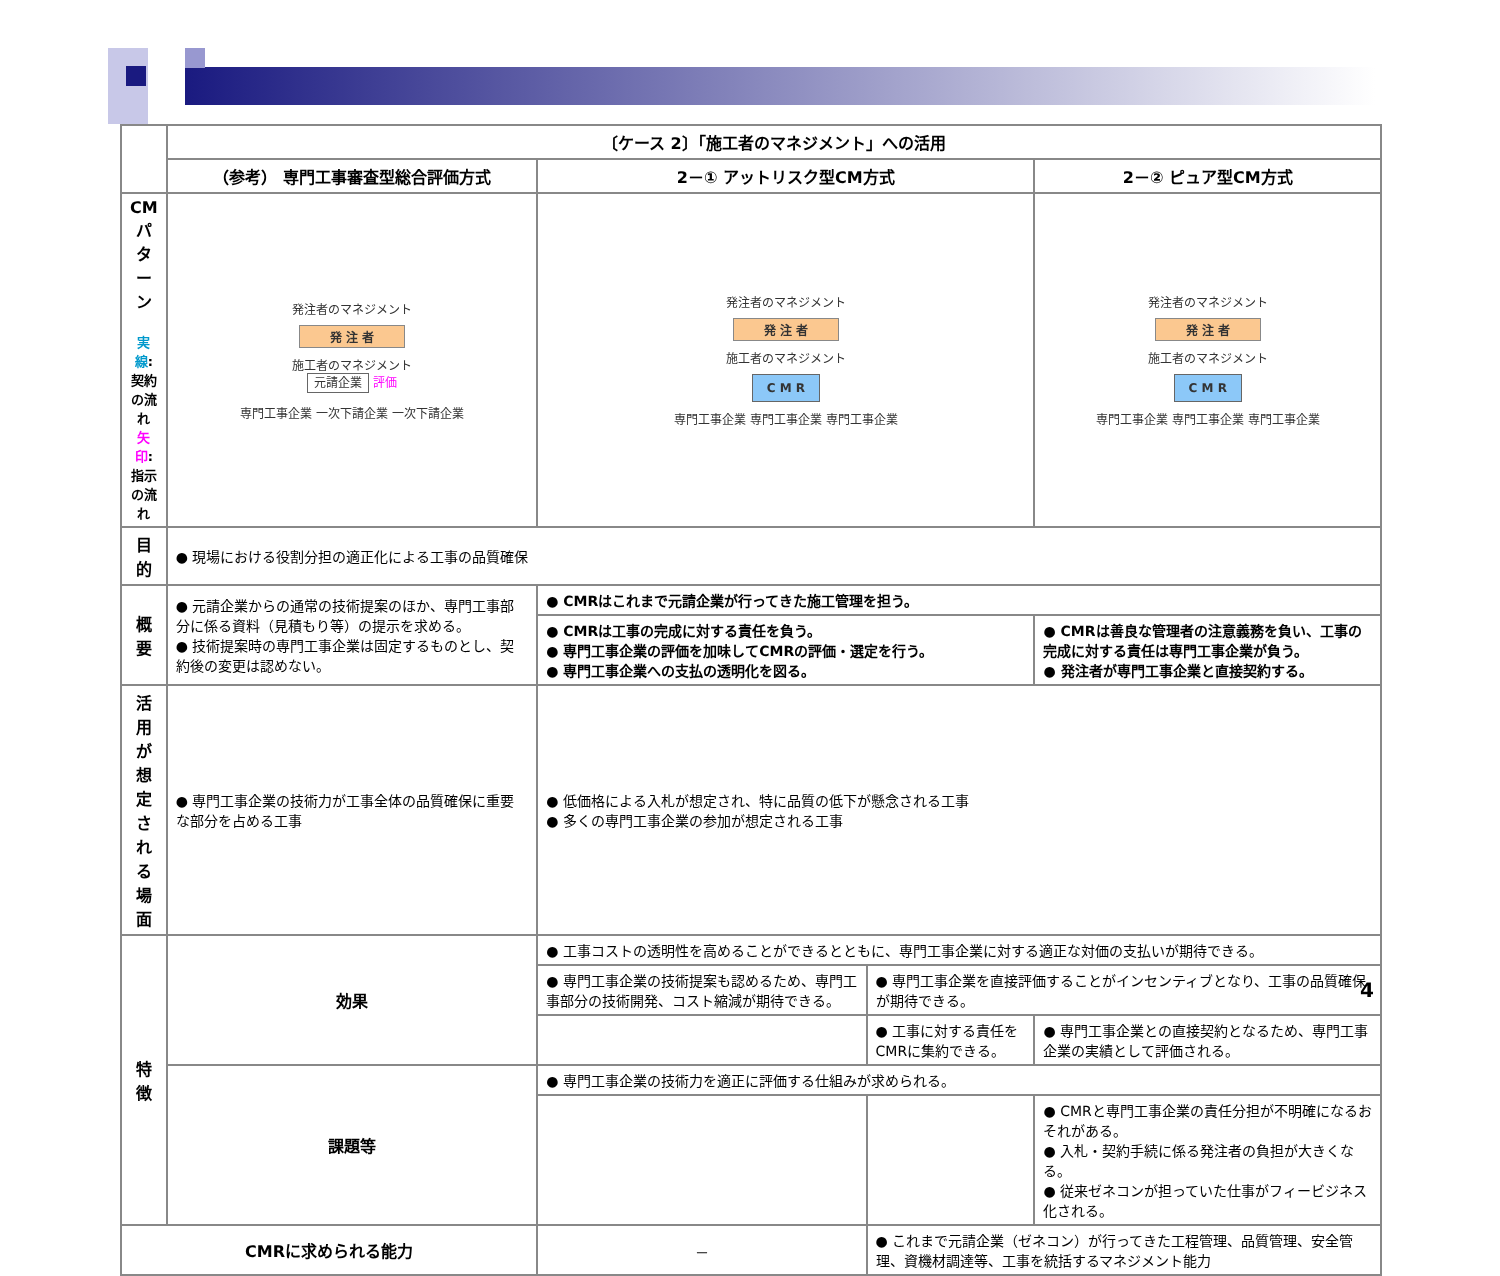| | 〔ケース 2〕「施工者のマネジメント」への活用 | | | |
| | （参考） 専門工事審査型総合評価方式 | 2－① アットリスク型CM方式 | | 2－② ピュア型CM方式 |
| CMパターン 実線 :契約の流れ 矢印 :指示の流れ | 発注者のマネジメント 発 注 者 施工者のマネジメント 元請企業 評価 専門工事企業 一次下請企業 一次下請企業 | 発注者のマネジメント 発 注 者 施工者のマネジメント C M R 専門工事企業 専門工事企業 専門工事企業 | | 発注者のマネジメント 発 注 者 施工者のマネジメント C M R 専門工事企業 専門工事企業 専門工事企業 |
| 目的 | ● 現場における役割分担の適正化による工事の品質確保 | | | |
| 概要 | ● 元請企業からの通常の技術提案のほか、専門工事部分に係る資料（見積もり等）の提示を求める。 ● 技術提案時の専門工事企業は固定するものとし、契約後の変更は認めない。 | ● CMRはこれまで元請企業が行ってきた施工管理を担う。 | | |
| | | ● CMRは工事の完成に対する責任を負う。 ● 専門工事企業の評価を加味してCMRの評価・選定を行う。 ● 専門工事企業への支払の透明化を図る。 | | ● CMRは善良な管理者の注意義務を負い、工事の完成に対する責任は専門工事企業が負う。 ● 発注者が専門工事企業と直接契約する。 |
| 活用が想定される場面 | ● 専門工事企業の技術力が工事全体の品質確保に重要な部分を占める工事 | ● 低価格による入札が想定され、特に品質の低下が懸念される工事 ● 多くの専門工事企業の参加が想定される工事 | | |
| 特徴 | 効果 | ● 工事コストの透明性を高めることができるとともに、専門工事企業に対する適正な対価の支払いが期待できる。 | | |
| | | ● 専門工事企業の技術提案も認めるため、専門工事部分の技術開発、コスト縮減が期待できる。 | ● 専門工事企業を直接評価することがインセンティブとなり、工事の品質確保が期待できる。 | |
| | | | ● 工事に対する責任をCMRに集約できる。 | ● 専門工事企業との直接契約となるため、専門工事企業の実績として評価される。 |
| | 課題等 | ● 専門工事企業の技術力を適正に評価する仕組みが求められる。 | | |
| | | | | ● CMRと専門工事企業の責任分担が不明確になるおそれがある。 ● 入札・契約手続に係る発注者の負担が大きくなる。 ● 従来ゼネコンが担っていた仕事がフィービジネス化される。 |
| CMRに求められる能力 | | － | ● これまで元請企業（ゼネコン）が行ってきた工程管理、品質管理、安全管理、資機材調達等、工事を統括するマネジメント能力 | |
4